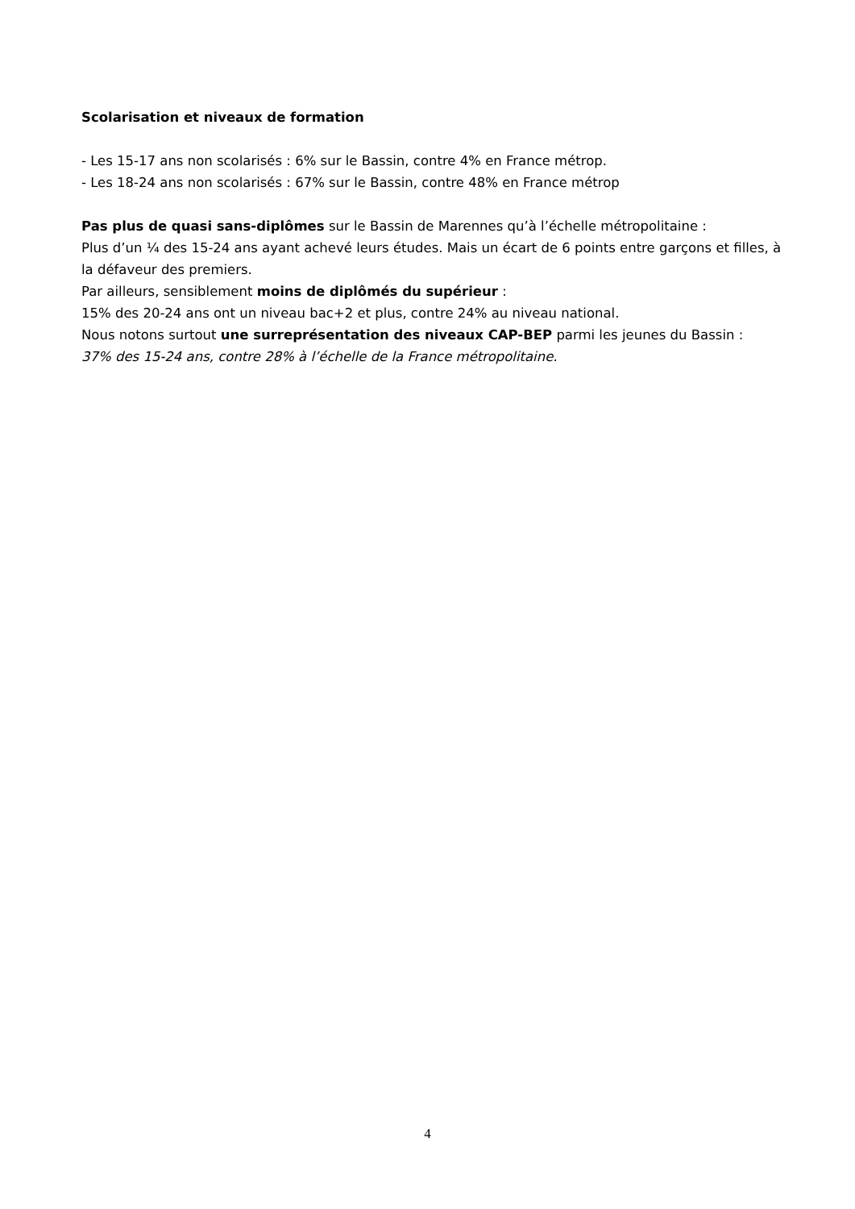Scolarisation et niveaux de formation
- Les 15-17 ans non scolarisés : 6% sur le Bassin, contre 4% en France métrop.
- Les 18-24 ans non scolarisés : 67% sur le Bassin, contre 48% en France métrop
Pas plus de quasi sans-diplômes sur le Bassin de Marennes qu’à l’échelle métropolitaine :
Plus d’un ¼ des 15-24 ans ayant achevé leurs études. Mais un écart de 6 points entre garçons et filles, à la défaveur des premiers.
Par ailleurs, sensiblement moins de diplômés du supérieur :
15% des 20-24 ans ont un niveau bac+2 et plus, contre 24% au niveau national.
Nous notons surtout une surreprésentation des niveaux CAP-BEP parmi les jeunes du Bassin :
37% des 15-24 ans, contre 28% à l’échelle de la France métropolitaine.
4